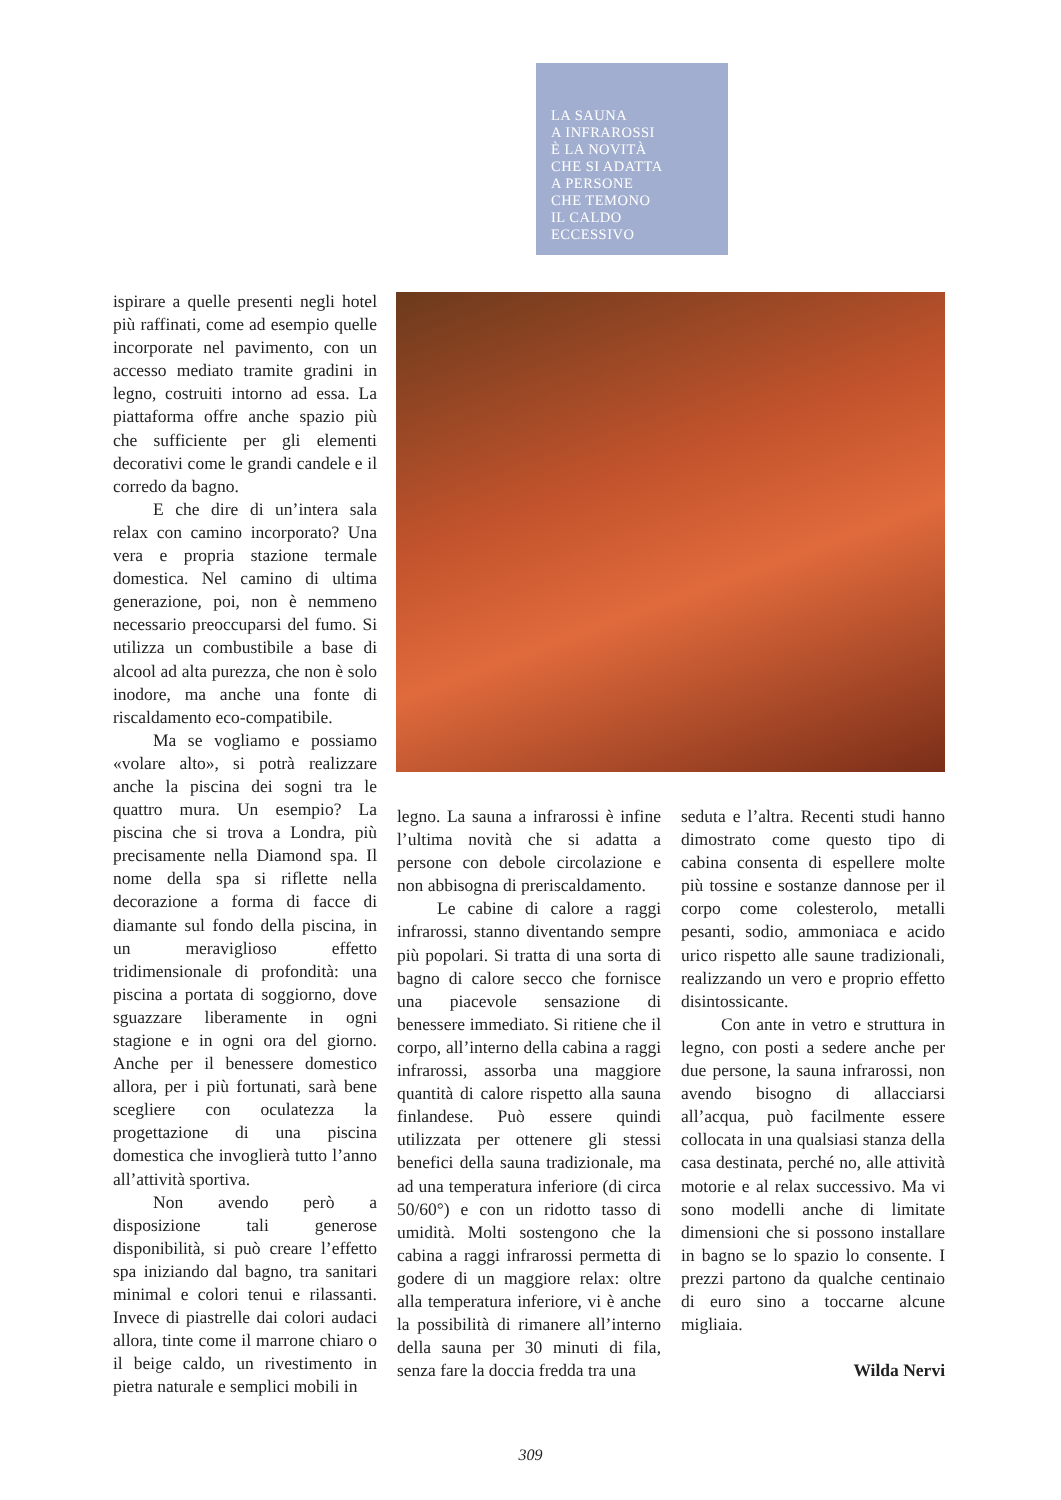LA SAUNA
A INFRAROSSI
È LA NOVITÀ
CHE SI ADATTA
A PERSONE
CHE TEMONO
IL CALDO
ECCESSIVO
ispirare a quelle presenti negli hotel più raffinati, come ad esempio quelle incorporate nel pavimento, con un accesso mediato tramite gradini in legno, costruiti intorno ad essa. La piattaforma offre anche spazio più che sufficiente per gli elementi decorativi come le grandi candele e il corredo da bagno.
E che dire di un’intera sala relax con camino incorporato? Una vera e propria stazione termale domestica. Nel camino di ultima generazione, poi, non è nemmeno necessario preoccuparsi del fumo. Si utilizza un combustibile a base di alcool ad alta purezza, che non è solo inodore, ma anche una fonte di riscaldamento eco-compatibile.
Ma se vogliamo e possiamo «volare alto», si potrà realizzare anche la piscina dei sogni tra le quattro mura. Un esempio? La piscina che si trova a Londra, più precisamente nella Diamond spa. Il nome della spa si riflette nella decorazione a forma di facce di diamante sul fondo della piscina, in un meraviglioso effetto tridimensionale di profondità: una piscina a portata di soggiorno, dove sguazzare liberamente in ogni stagione e in ogni ora del giorno. Anche per il benessere domestico allora, per i più fortunati, sarà bene scegliere con oculatezza la progettazione di una piscina domestica che invoglierà tutto l’anno all’attività sportiva.
Non avendo però a disposizione tali generose disponibilità, si può creare l’effetto spa iniziando dal bagno, tra sanitari minimal e colori tenui e rilassanti. Invece di piastrelle dai colori audaci allora, tinte come il marrone chiaro o il beige caldo, un rivestimento in pietra naturale e semplici mobili in
legno. La sauna a infrarossi è infine l’ultima novità che si adatta a persone con debole circolazione e non abbisogna di preriscaldamento.
Le cabine di calore a raggi infrarossi, stanno diventando sempre più popolari. Si tratta di una sorta di bagno di calore secco che fornisce una piacevole sensazione di benessere immediato. Si ritiene che il corpo, all’interno della cabina a raggi infrarossi, assorba una maggiore quantità di calore rispetto alla sauna finlandese. Può essere quindi utilizzata per ottenere gli stessi benefici della sauna tradizionale, ma ad una temperatura inferiore (di circa 50/60°) e con un ridotto tasso di umidità. Molti sostengono che la cabina a raggi infrarossi permetta di godere di un maggiore relax: oltre alla temperatura inferiore, vi è anche la possibilità di rimanere all’interno della sauna per 30 minuti di fila, senza fare la doccia fredda tra una
seduta e l’altra. Recenti studi hanno dimostrato come questo tipo di cabina consenta di espellere molte più tossine e sostanze dannose per il corpo come colesterolo, metalli pesanti, sodio, ammoniaca e acido urico rispetto alle saune tradizionali, realizzando un vero e proprio effetto disintossicante.
Con ante in vetro e struttura in legno, con posti a sedere anche per due persone, la sauna infrarossi, non avendo bisogno di allacciarsi all’acqua, può facilmente essere collocata in una qualsiasi stanza della casa destinata, perché no, alle attività motorie e al relax successivo. Ma vi sono modelli anche di limitate dimensioni che si possono installare in bagno se lo spazio lo consente. I prezzi partono da qualche centinaio di euro sino a toccarne alcune migliaia.
Wilda Nervi
309